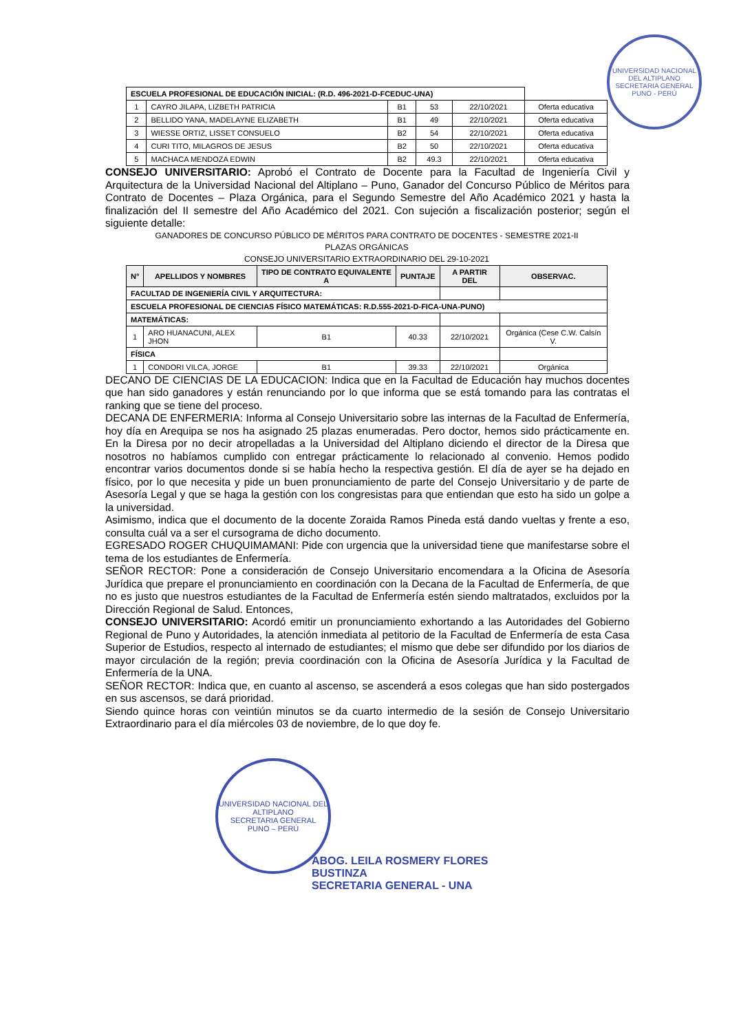UNIVERSIDAD NACIONAL DEL ALTIPLANO
SECRETARIA GENERAL
PUNO - PERÚ
| ESCUELA PROFESIONAL DE EDUCACIÓN INICIAL: (R.D. 496-2021-D-FCEDUC-UNA) | | | | | |
| 1 | CAYRO JILAPA, LIZBETH PATRICIA | B1 | 53 | 22/10/2021 | Oferta educativa |
| 2 | BELLIDO YANA, MADELAYNE ELIZABETH | B1 | 49 | 22/10/2021 | Oferta educativa |
| 3 | WIESSE ORTIZ, LISSET CONSUELO | B2 | 54 | 22/10/2021 | Oferta educativa |
| 4 | CURI TITO, MILAGROS DE JESUS | B2 | 50 | 22/10/2021 | Oferta educativa |
| 5 | MACHACA MENDOZA EDWIN | B2 | 49.3 | 22/10/2021 | Oferta educativa |
CONSEJO UNIVERSITARIO: Aprobó el Contrato de Docente para la Facultad de Ingeniería Civil y Arquitectura de la Universidad Nacional del Altiplano – Puno, Ganador del Concurso Público de Méritos para Contrato de Docentes – Plaza Orgánica, para el Segundo Semestre del Año Académico 2021 y hasta la finalización del II semestre del Año Académico del 2021. Con sujeción a fiscalización posterior; según el siguiente detalle:
GANADORES DE CONCURSO PÚBLICO DE MÉRITOS PARA CONTRATO DE DOCENTES - SEMESTRE 2021-II
PLAZAS ORGÁNICAS
CONSEJO UNIVERSITARIO EXTRAORDINARIO DEL 29-10-2021
| N° | APELLIDOS Y NOMBRES | TIPO DE CONTRATO EQUIVALENTE A | PUNTAJE | A PARTIR DEL | OBSERVAC. |
| --- | --- | --- | --- | --- | --- |
| FACULTAD DE INGENIERÍA CIVIL Y ARQUITECTURA: | | | | | |
| ESCUELA PROFESIONAL DE CIENCIAS FÍSICO MATEMÁTICAS: R.D.555-2021-D-FICA-UNA-PUNO) | | | | | |
| MATEMÁTICAS: | | | | | |
| 1 | ARO HUANACUNI, ALEX JHON | B1 | 40.33 | 22/10/2021 | Orgánica (Cese C.W. Calsín V. |
| FÍSICA | | | | | |
| 1 | CONDORI VILCA, JORGE | B1 | 39.33 | 22/10/2021 | Orgánica |
DECANO DE CIENCIAS DE LA EDUCACION: Indica que en la Facultad de Educación hay muchos docentes que han sido ganadores y están renunciando por lo que informa que se está tomando para las contratas el ranking que se tiene del proceso.
DECANA DE ENFERMERIA: Informa al Consejo Universitario sobre las internas de la Facultad de Enfermería, hoy día en Arequipa se nos ha asignado 25 plazas enumeradas. Pero doctor, hemos sido prácticamente en. En la Diresa por no decir atropelladas a la Universidad del Altiplano diciendo el director de la Diresa que nosotros no habíamos cumplido con entregar prácticamente lo relacionado al convenio. Hemos podido encontrar varios documentos donde si se había hecho la respectiva gestión. El día de ayer se ha dejado en físico, por lo que necesita y pide un buen pronunciamiento de parte del Consejo Universitario y de parte de Asesoría Legal y que se haga la gestión con los congresistas para que entiendan que esto ha sido un golpe a la universidad.
Asimismo, indica que el documento de la docente Zoraida Ramos Pineda está dando vueltas y frente a eso, consulta cuál va a ser el cursograma de dicho documento.
EGRESADO ROGER CHUQUIMAMANI: Pide con urgencia que la universidad tiene que manifestarse sobre el tema de los estudiantes de Enfermería.
SEÑOR RECTOR: Pone a consideración de Consejo Universitario encomendara a la Oficina de Asesoría Jurídica que prepare el pronunciamiento en coordinación con la Decana de la Facultad de Enfermería, de que no es justo que nuestros estudiantes de la Facultad de Enfermería estén siendo maltratados, excluidos por la Dirección Regional de Salud. Entonces,
CONSEJO UNIVERSITARIO: Acordó emitir un pronunciamiento exhortando a las Autoridades del Gobierno Regional de Puno y Autoridades, la atención inmediata al petitorio de la Facultad de Enfermería de esta Casa Superior de Estudios, respecto al internado de estudiantes; el mismo que debe ser difundido por los diarios de mayor circulación de la región; previa coordinación con la Oficina de Asesoría Jurídica y la Facultad de Enfermería de la UNA.
SEÑOR RECTOR: Indica que, en cuanto al ascenso, se ascenderá a esos colegas que han sido postergados en sus ascensos, se dará prioridad.
Siendo quince horas con veintiún minutos se da cuarto intermedio de la sesión de Consejo Universitario Extraordinario para el día miércoles 03 de noviembre, de lo que doy fe.
UNIVERSIDAD NACIONAL DEL ALTIPLANO
SECRETARIA GENERAL
PUNO – PERÚ
ABOG. LEILA ROSMERY FLORES BUSTINZA
SECRETARIA GENERAL - UNA